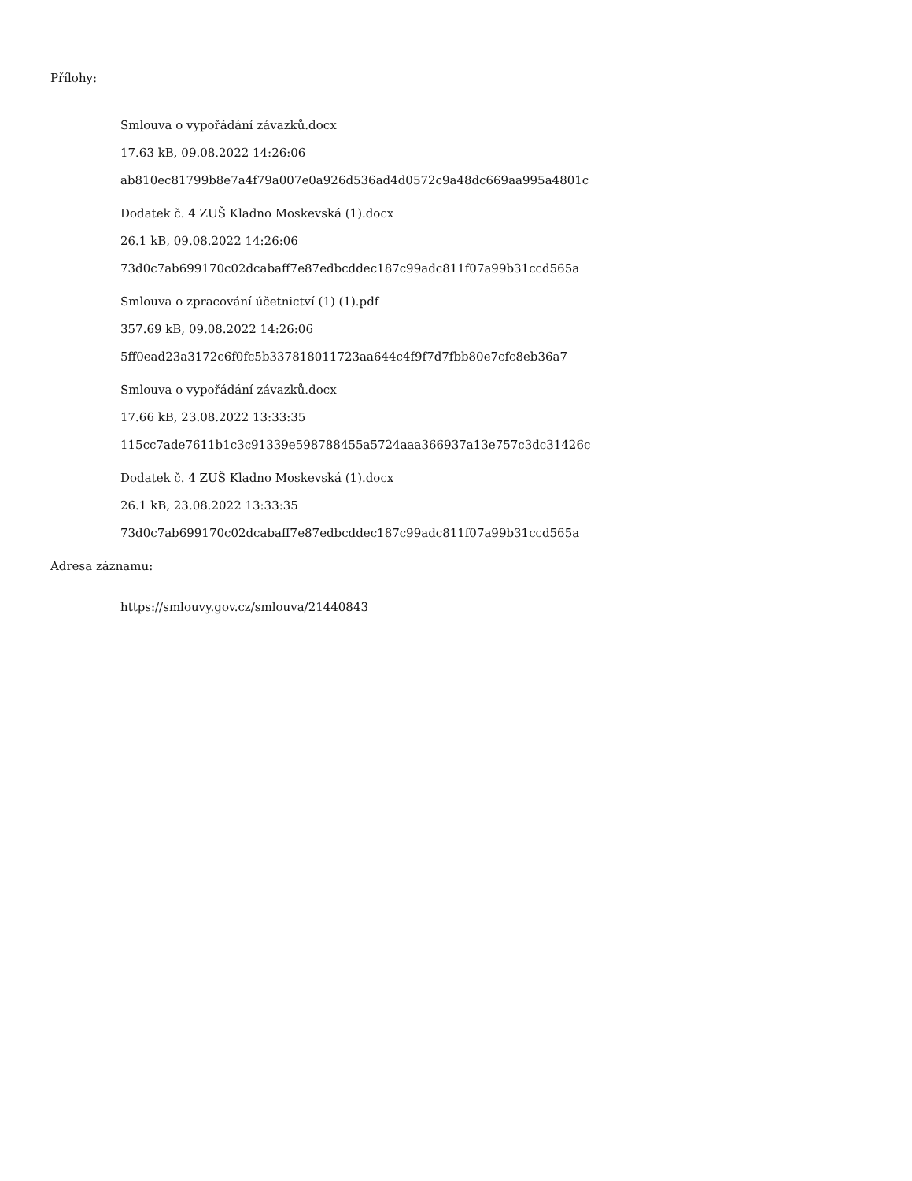Přílohy:
Smlouva o vypořádání závazků.docx
17.63 kB, 09.08.2022 14:26:06
ab810ec81799b8e7a4f79a007e0a926d536ad4d0572c9a48dc669aa995a4801c
Dodatek č. 4 ZUŠ Kladno Moskevská (1).docx
26.1 kB, 09.08.2022 14:26:06
73d0c7ab699170c02dcabaff7e87edbcddec187c99adc811f07a99b31ccd565a
Smlouva o zpracování účetnictví (1) (1).pdf
357.69 kB, 09.08.2022 14:26:06
5ff0ead23a3172c6f0fc5b337818011723aa644c4f9f7d7fbb80e7cfc8eb36a7
Smlouva o vypořádání závazků.docx
17.66 kB, 23.08.2022 13:33:35
115cc7ade7611b1c3c91339e598788455a5724aaa366937a13e757c3dc31426c
Dodatek č. 4 ZUŠ Kladno Moskevská (1).docx
26.1 kB, 23.08.2022 13:33:35
73d0c7ab699170c02dcabaff7e87edbcddec187c99adc811f07a99b31ccd565a
Adresa záznamu:
https://smlouvy.gov.cz/smlouva/21440843